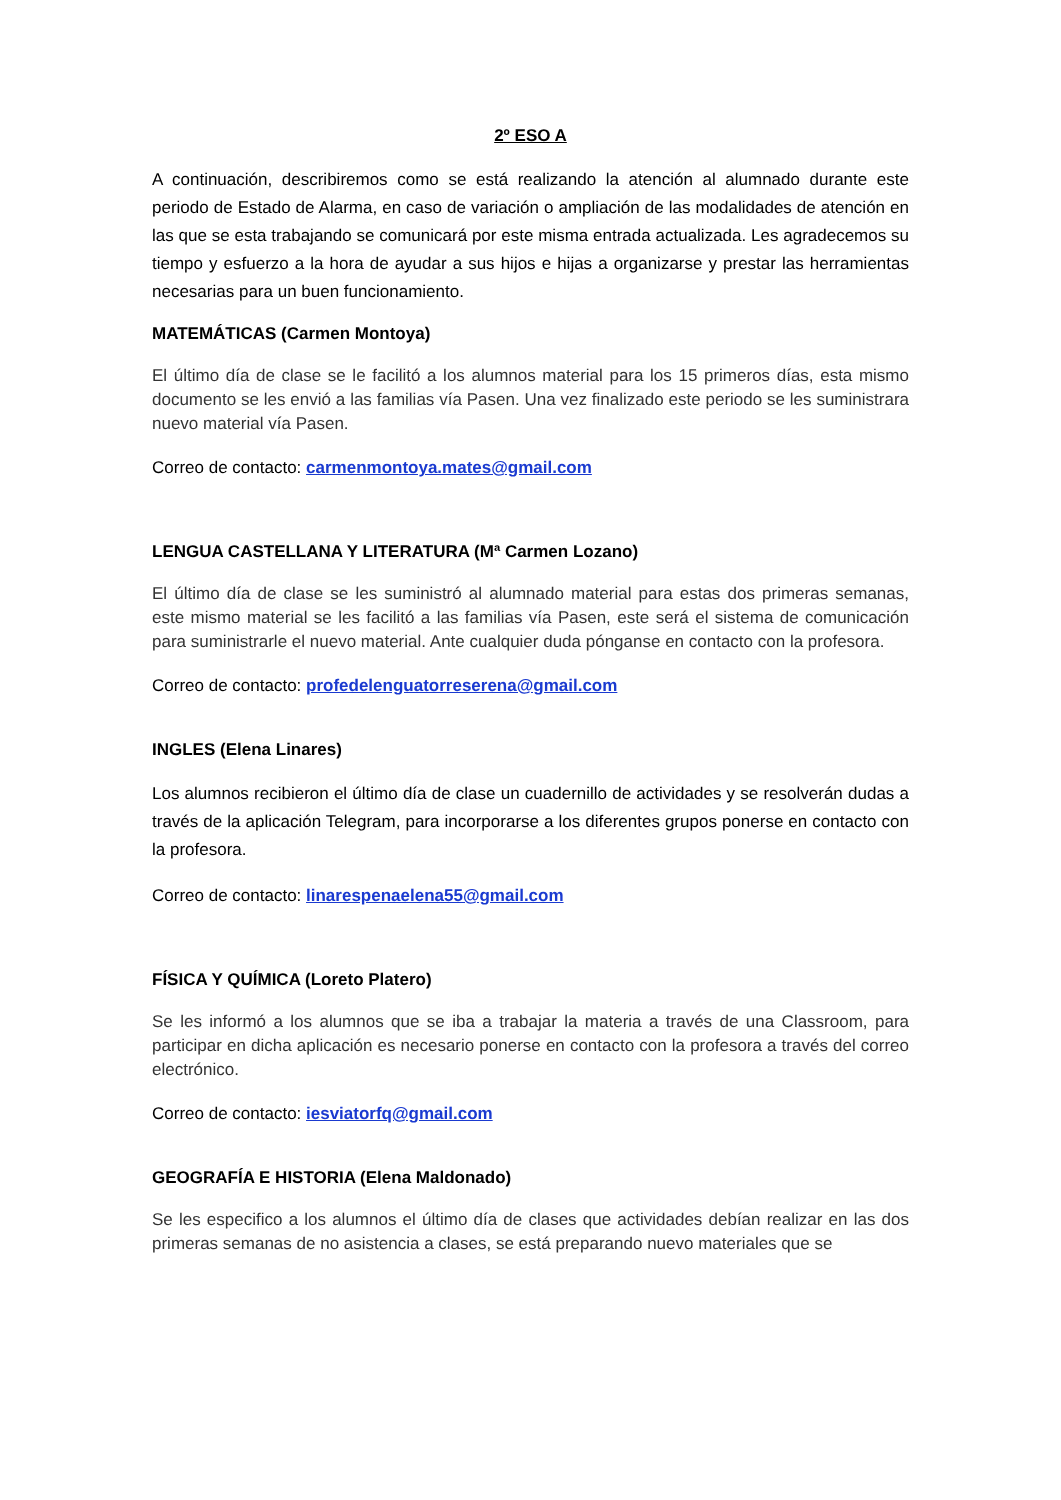2º ESO A
A continuación, describiremos como se está realizando la atención al alumnado durante este periodo de Estado de Alarma, en caso de variación o ampliación de las modalidades de atención en las que se esta trabajando se comunicará por este misma entrada actualizada. Les agradecemos su tiempo y esfuerzo a la hora de ayudar a sus hijos e hijas a organizarse y prestar las herramientas necesarias para un buen funcionamiento.
MATEMÁTICAS (Carmen Montoya)
El último día de clase se le facilitó a los alumnos material para los 15 primeros días, esta mismo documento se les envió a las familias vía Pasen. Una vez finalizado este periodo se les suministrara nuevo material vía Pasen.
Correo de contacto: carmenmontoya.mates@gmail.com
LENGUA CASTELLANA Y LITERATURA (Mª Carmen Lozano)
El último día de clase se les suministró al alumnado material para estas dos primeras semanas, este mismo material se les facilitó a las familias vía Pasen, este será el sistema de comunicación para suministrarle el nuevo material. Ante cualquier duda pónganse en contacto con la profesora.
Correo de contacto: profedelenguatorreserena@gmail.com
INGLES (Elena Linares)
Los alumnos recibieron el último día de clase un cuadernillo de actividades y se resolverán dudas a través de la aplicación Telegram, para incorporarse a los diferentes grupos ponerse en contacto con la profesora.
Correo de contacto: linarespenaelena55@gmail.com
FÍSICA Y QUÍMICA (Loreto Platero)
Se les informó a los alumnos que se iba a trabajar la materia a través de una Classroom, para participar en dicha aplicación es necesario ponerse en contacto con la profesora a través del correo electrónico.
Correo de contacto: iesviatorfq@gmail.com
GEOGRAFÍA E HISTORIA (Elena Maldonado)
Se les especifico a los alumnos el último día de clases que actividades debían realizar en las dos primeras semanas de no asistencia a clases, se está preparando nuevo materiales que se